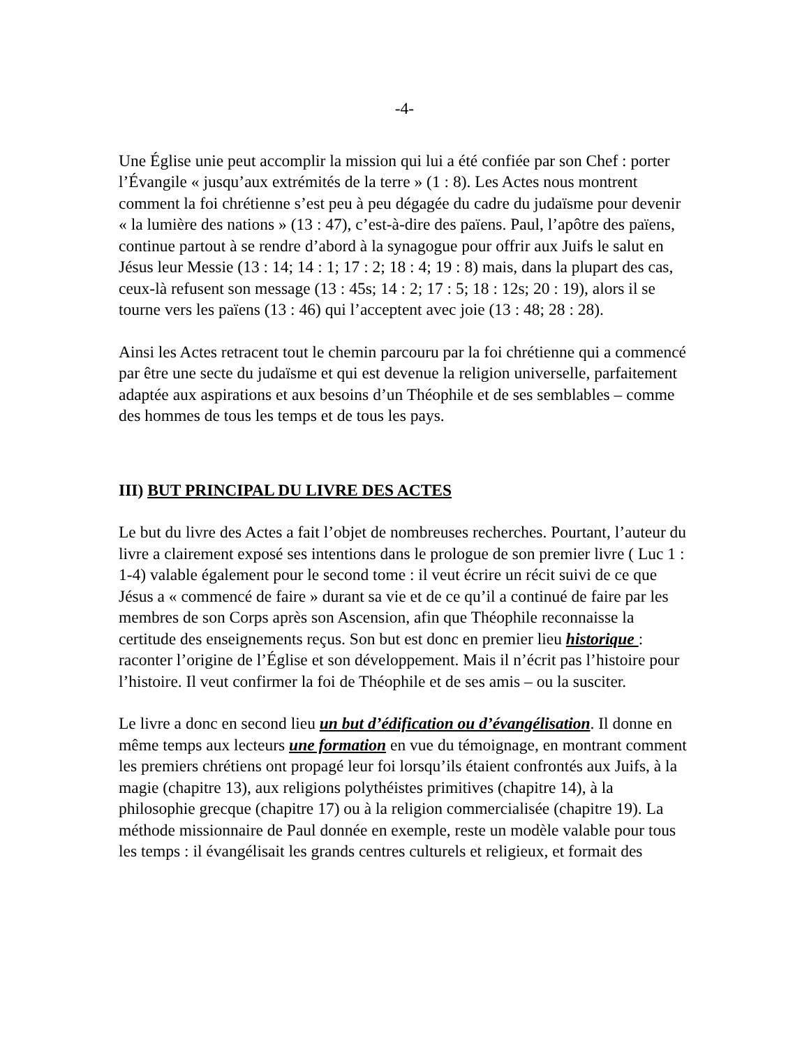-4-
Une Église unie peut accomplir la mission qui lui a été confiée par son Chef : porter l’Évangile « jusqu’aux extrémités de la terre » (1 : 8). Les Actes nous montrent comment la foi chrétienne s’est peu à peu dégagée du cadre du judaïsme pour devenir « la lumière des nations » (13 : 47), c’est-à-dire des païens. Paul, l’apôtre des païens, continue partout à se rendre d’abord à la synagogue pour offrir aux Juifs le salut en Jésus leur Messie (13 : 14; 14 : 1; 17 : 2; 18 : 4; 19 : 8) mais, dans la plupart des cas, ceux-là refusent son message (13 : 45s; 14 : 2; 17 : 5; 18 : 12s; 20 : 19), alors il se tourne vers les païens (13 : 46) qui l’acceptent avec joie (13 : 48; 28 : 28).
Ainsi les Actes retracent tout le chemin parcouru par la foi chrétienne qui a commencé par être une secte du judaïsme et qui est devenue la religion universelle, parfaitement adaptée aux aspirations et aux besoins d’un Théophile et de ses semblables – comme des hommes de tous les temps et de tous les pays.
III) BUT PRINCIPAL DU LIVRE DES ACTES
Le but du livre des Actes a fait l’objet de nombreuses recherches. Pourtant, l’auteur du livre a clairement exposé ses intentions dans le prologue de son premier livre ( Luc 1 : 1-4) valable également pour le second tome : il veut écrire un récit suivi de ce que Jésus a « commencé de faire » durant sa vie et de ce qu’il a continué de faire par les membres de son Corps après son Ascension, afin que Théophile reconnaisse la certitude des enseignements reçus. Son but est donc en premier lieu historique : raconter l’origine de l’Église et son développement. Mais il n’écrit pas l’histoire pour l’histoire. Il veut confirmer la foi de Théophile et de ses amis – ou la susciter.
Le livre a donc en second lieu un but d’édification ou d’évangélisation. Il donne en même temps aux lecteurs une formation en vue du témoignage, en montrant comment les premiers chrétiens ont propagé leur foi lorsqu’ils étaient confrontés aux Juifs, à la magie (chapitre 13), aux religions polythéistes primitives (chapitre 14), à la philosophie grecque (chapitre 17) ou à la religion commercialisée (chapitre 19). La méthode missionnaire de Paul donnée en exemple, reste un modèle valable pour tous les temps : il évangélisait les grands centres culturels et religieux, et formait des